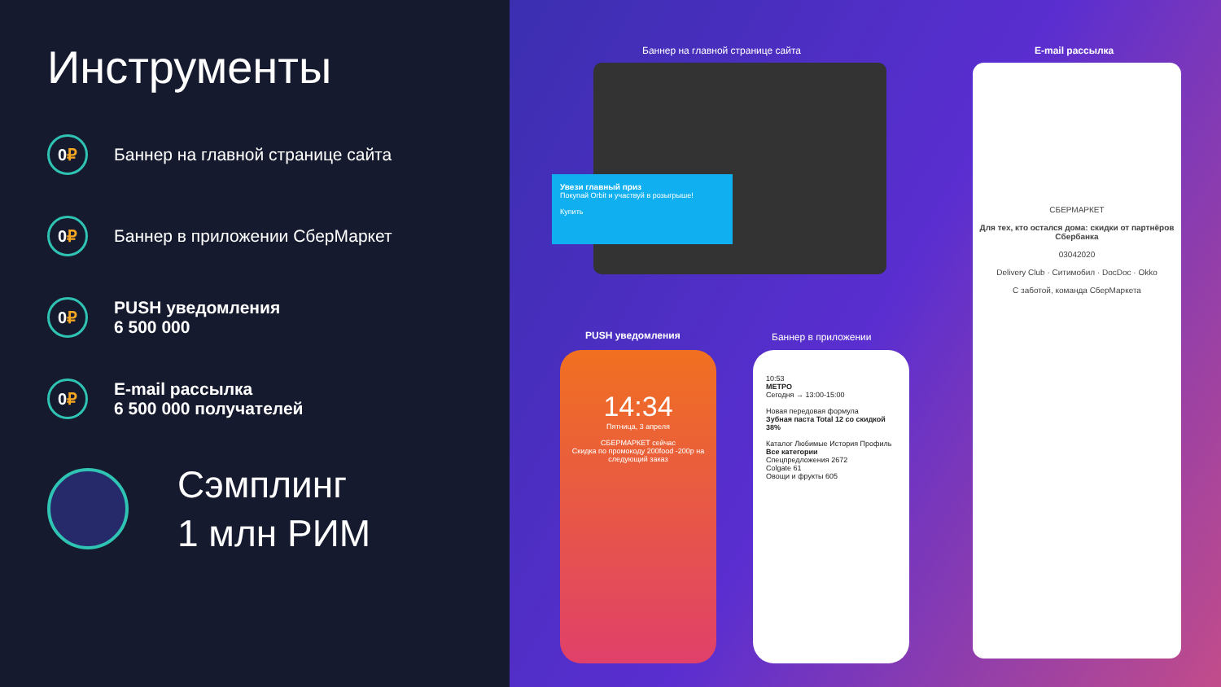Инструменты
0 ₽
Баннер на главной странице сайта
0 ₽
Баннер в приложении СберМаркет
0 ₽
PUSH уведомления
6 500 000
0 ₽
E-mail рассылка
6 500 000 получателей
Сэмплинг
1 млн РИМ
Баннер на главной странице сайта
E-mail рассылка
Увези главный приз
Покупай Orbit и участвуй в розыгрыше!
Купить
СБЕРМАРКЕТ
Для тех, кто остался дома: скидки от партнёров Сбербанка
03042020
Delivery Club · Ситимобил · DocDoc · Okko
С заботой, команда СберМаркета
PUSH уведомления Баннер в приложении
14:34
Пятница, 3 апреля
СБЕРМАРКЕТ сейчас
Скидка по промокоду 200food -200р на следующий заказ
10:53
МЕТРО
Сегодня → 13:00-15:00
Новая передовая формула
Зубная паста Total 12 со скидкой 38%
Каталог Любимые История Профиль
Все категории
Спецпредложения 2672
Colgate 61
Овощи и фрукты 605